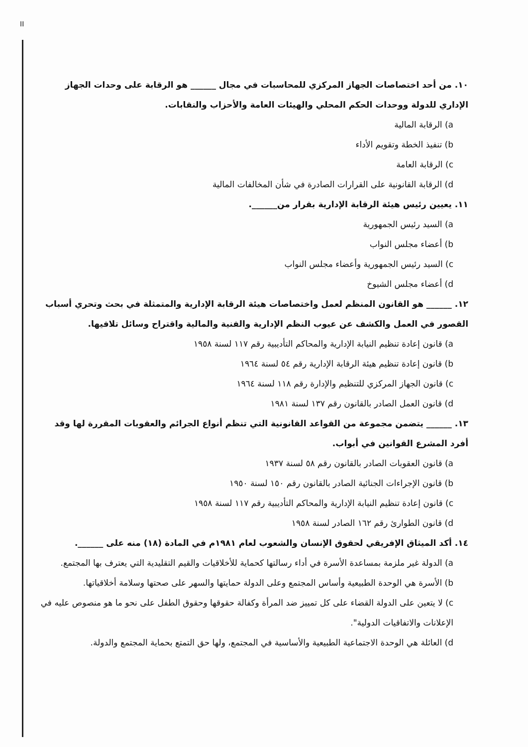II
١٠. من أحد اختصاصات الجهاز المركزي للمحاسبات في مجال ______ هو الرقابة على وحدات الجهاز الإداري للدولة ووحدات الحكم المحلي والهيئات العامة والأحزاب والنقابات.
a) الرقابة المالية
b) تنفيذ الخطة وتقويم الأداء
c) الرقابة العامة
d) الرقابة القانونية على القرارات الصادرة في شأن المخالفات المالية
١١. يعيين رئيس هيئة الرقابة الإدارية بقرار من______.
a) السيد رئيس الجمهورية
b) أعضاء مجلس النواب
c) السيد رئيس الجمهورية وأعضاء مجلس النواب
d) أعضاء مجلس الشيوخ
١٢. ______ هو القانون المنظم لعمل واختصاصات هيئة الرقابة الإدارية والمتمثلة في بحث وتحري أسباب القصور في العمل والكشف عن عيوب النظم الإدارية والفنية والمالية واقتراح وسائل تلافيها.
a) قانون إعادة تنظيم النيابة الإدارية والمحاكم التأديبية رقم ١١٧ لسنة ١٩٥٨
b) قانون إعادة تنظيم هيئة الرقابة الإدارية رقم ٥٤ لسنة ١٩٦٤
c) قانون الجهاز المركزي للتنظيم والإدارة رقم ١١٨ لسنة ١٩٦٤
d) قانون العمل الصادر بالقانون رقم ١٣٧ لسنة ١٩٨١
١٣. ______ يتضمن مجموعة من القواعد القانونية التي تنظم أنواع الجرائم والعقوبات المقررة لها وقد أفرد المشرع القوانين في أبواب.
a) قانون العقوبات الصادر بالقانون رقم ٥٨ لسنة ١٩٣٧
b) قانون الإجراءات الجنائية الصادر بالقانون رقم ١٥٠ لسنة ١٩٥٠
c) قانون إعادة تنظيم النيابة الإدارية والمحاكم التأديبية رقم ١١٧ لسنة ١٩٥٨
d) قانون الطوارئ رقم ١٦٢ الصادر لسنة ١٩٥٨
١٤. أكد الميثاق الإفريقي لحقوق الإنسان والشعوب لعام ١٩٨١م في المادة (١٨) منه على ______.
a) الدولة غير ملزمة بمساعدة الأسرة في أداء رسالتها كحماية للأخلاقيات والقيم التقليدية التي يعترف بها المجتمع.
b) الأسرة هي الوحدة الطبيعية وأساس المجتمع وعلى الدولة حمايتها والسهر على صحتها وسلامة أخلاقياتها.
c) لا يتعين على الدولة القضاء على كل تمييز ضد المرأة وكفالة حقوقها وحقوق الطفل على نحو ما هو منصوص عليه في الإعلانات والاتفاقيات الدولية".
d) العائلة هي الوحدة الاجتماعية الطبيعية والأساسية في المجتمع، ولها حق التمتع بحماية المجتمع والدولة.